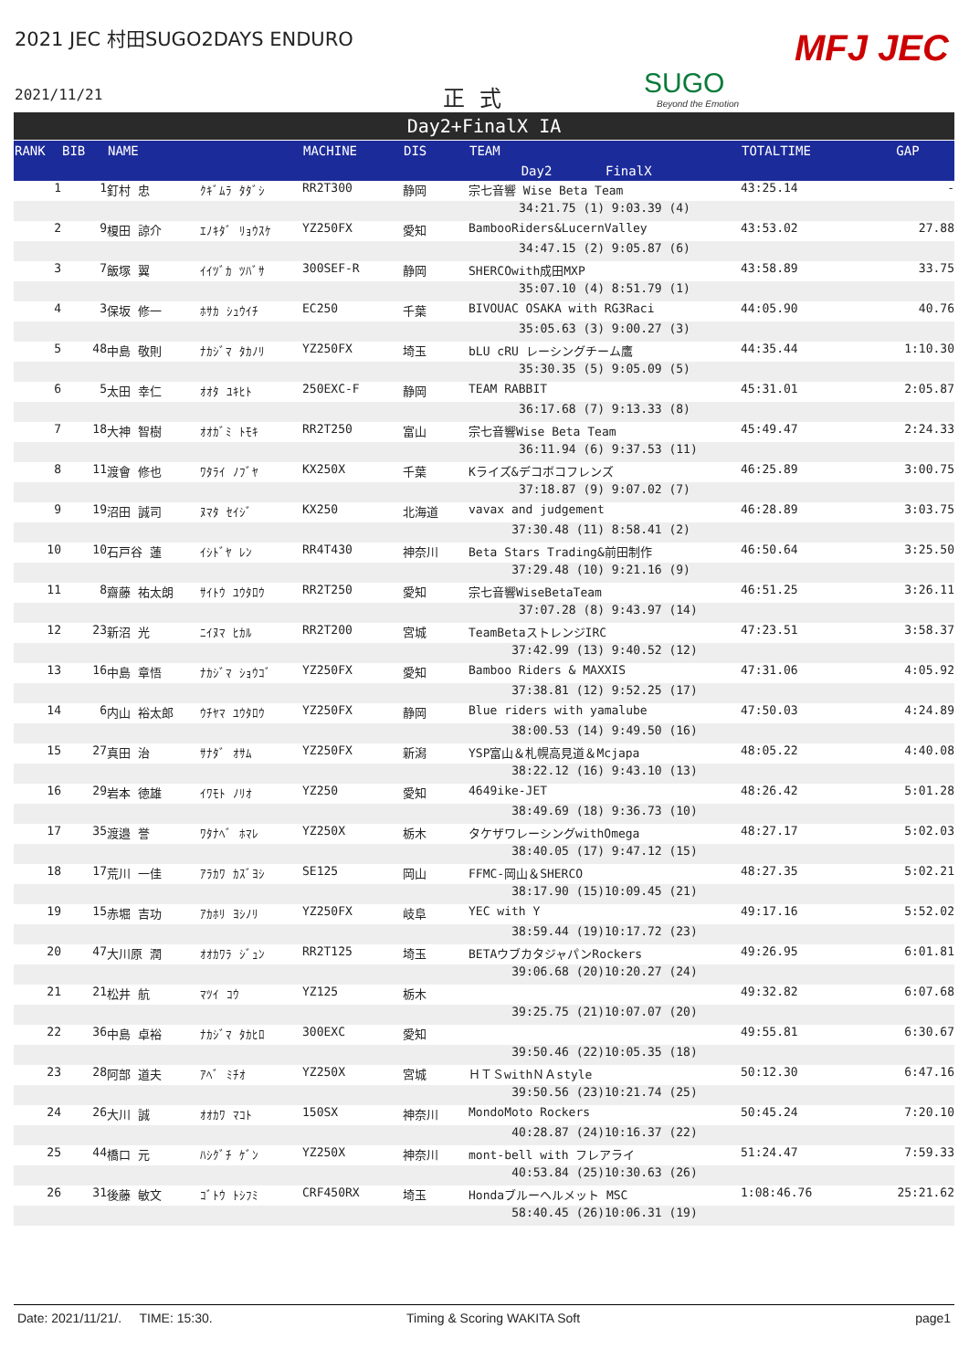2021 JEC 村田SUGO2DAYS ENDURO
2021/11/21 正式 SUGO
Beyond the Emotion
MFJ JEC
Day2+FinalX IA
| RANK | BIB | NAME | | MACHINE | DIS | TEAM | | TOTALTIME | GAP |
| --- | --- | --- | --- | --- | --- | --- | --- | --- | --- |
| | | | | | | Day2 | FinalX | | |
| 1 | 1 | 釘村 忠 | ｸｷﾞﾑﾗ ﾀﾀﾞｼ | RR2T300 | 静岡 | 宗七音響 Wise Beta Team | | 43:25.14 | - |
| | | | | | | 34:21.75 (1) | 9:03.39 (4) | | |
| 2 | 9 | 榎田 諒介 | ｴﾉｷﾀﾞ ﾘｮｳｽｹ | YZ250FX | 愛知 | BambooRiders&LucernValley | | 43:53.02 | 27.88 |
| | | | | | | 34:47.15 (2) | 9:05.87 (6) | | |
| 3 | 7 | 飯塚 翼 | ｲｲﾂﾞｶ ﾂﾊﾞｻ | 300SEF-R | 静岡 | SHERCOwith成田MXP | | 43:58.89 | 33.75 |
| | | | | | | 35:07.10 (4) | 8:51.79 (1) | | |
| 4 | 3 | 保坂 修一 | ﾎｻｶ ｼｭｳｲﾁ | EC250 | 千葉 | BIVOUAC OSAKA with RG3Raci | | 44:05.90 | 40.76 |
| | | | | | | 35:05.63 (3) | 9:00.27 (3) | | |
| 5 | 48 | 中島 敬則 | ﾅｶｼﾞﾏ ﾀｶﾉﾘ | YZ250FX | 埼玉 | bLU cRU レーシングチーム鷹 | | 44:35.44 | 1:10.30 |
| | | | | | | 35:30.35 (5) | 9:05.09 (5) | | |
| 6 | 5 | 太田 幸仁 | ｵｵﾀ ﾕｷﾋﾄ | 250EXC-F | 静岡 | TEAM RABBIT | | 45:31.01 | 2:05.87 |
| | | | | | | 36:17.68 (7) | 9:13.33 (8) | | |
| 7 | 18 | 大神 智樹 | ｵｵｶﾞﾐ ﾄﾓｷ | RR2T250 | 富山 | 宗七音響Wise Beta Team | | 45:49.47 | 2:24.33 |
| | | | | | | 36:11.94 (6) | 9:37.53 (11) | | |
| 8 | 11 | 渡會 修也 | ﾜﾀﾗｲ ﾉﾌﾞﾔ | KX250X | 千葉 | Kライズ&デコボコフレンズ | | 46:25.89 | 3:00.75 |
| | | | | | | 37:18.87 (9) | 9:07.02 (7) | | |
| 9 | 19 | 沼田 誠司 | ﾇﾏﾀ ｾｲｼﾞ | KX250 | 北海道 | vavax and judgement | | 46:28.89 | 3:03.75 |
| | | | | | | 37:30.48 (11) | 8:58.41 (2) | | |
| 10 | 10 | 石戸谷 蓮 | ｲｼﾄﾞﾔ ﾚﾝ | RR4T430 | 神奈川 | Beta Stars Trading&前田制作 | | 46:50.64 | 3:25.50 |
| | | | | | | 37:29.48 (10) | 9:21.16 (9) | | |
| 11 | 8 | 齋藤 祐太朗 | ｻｲﾄｳ ﾕｳﾀﾛｳ | RR2T250 | 愛知 | 宗七音響WiseBetaTeam | | 46:51.25 | 3:26.11 |
| | | | | | | 37:07.28 (8) | 9:43.97 (14) | | |
| 12 | 23 | 新沼 光 | ﾆｲﾇﾏ ﾋｶﾙ | RR2T200 | 宮城 | TeamBetaストレンジIRC | | 47:23.51 | 3:58.37 |
| | | | | | | 37:42.99 (13) | 9:40.52 (12) | | |
| 13 | 16 | 中島 章悟 | ﾅｶｼﾞﾏ ｼｮｳｺﾞ | YZ250FX | 愛知 | Bamboo Riders & MAXXIS | | 47:31.06 | 4:05.92 |
| | | | | | | 37:38.81 (12) | 9:52.25 (17) | | |
| 14 | 6 | 内山 裕太郎 | ｳﾁﾔﾏ ﾕｳﾀﾛｳ | YZ250FX | 静岡 | Blue riders with yamalube | | 47:50.03 | 4:24.89 |
| | | | | | | 38:00.53 (14) | 9:49.50 (16) | | |
| 15 | 27 | 真田 治 | ｻﾅﾀﾞ ｵｻﾑ | YZ250FX | 新潟 | YSP富山＆札幌高見道＆Mcjapa | | 48:05.22 | 4:40.08 |
| | | | | | | 38:22.12 (16) | 9:43.10 (13) | | |
| 16 | 29 | 岩本 徳雄 | ｲﾜﾓﾄ ﾉﾘｵ | YZ250 | 愛知 | 4649ike-JET | | 48:26.42 | 5:01.28 |
| | | | | | | 38:49.69 (18) | 9:36.73 (10) | | |
| 17 | 35 | 渡邉 誉 | ﾜﾀﾅﾍﾞ ﾎﾏﾚ | YZ250X | 栃木 | タケザワレーシングwithOmega | | 48:27.17 | 5:02.03 |
| | | | | | | 38:40.05 (17) | 9:47.12 (15) | | |
| 18 | 17 | 荒川 一佳 | ｱﾗｶﾜ ｶｽﾞﾖｼ | SE125 | 岡山 | FFMC-岡山＆SHERCO | | 48:27.35 | 5:02.21 |
| | | | | | | 38:17.90 (15) | 10:09.45 (21) | | |
| 19 | 15 | 赤堀 吉功 | ｱｶﾎﾘ ﾖｼﾉﾘ | YZ250FX | 岐阜 | YEC with Y | | 49:17.16 | 5:52.02 |
| | | | | | | 38:59.44 (19) | 10:17.72 (23) | | |
| 20 | 47 | 大川原 潤 | ｵｵｶﾜﾗ ｼﾞｭﾝ | RR2T125 | 埼玉 | BETAウブカタジャパンRockers | | 49:26.95 | 6:01.81 |
| | | | | | | 39:06.68 (20) | 10:20.27 (24) | | |
| 21 | 21 | 松井 航 | ﾏﾂｲ ｺｳ | YZ125 | 栃木 | | | 49:32.82 | 6:07.68 |
| | | | | | | 39:25.75 (21) | 10:07.07 (20) | | |
| 22 | 36 | 中島 卓裕 | ﾅｶｼﾞﾏ ﾀｶﾋﾛ | 300EXC | 愛知 | | | 49:55.81 | 6:30.67 |
| | | | | | | 39:50.46 (22) | 10:05.35 (18) | | |
| 23 | 28 | 阿部 道夫 | ｱﾍﾞ ﾐﾁｵ | YZ250X | 宮城 | ＨＴＳwithＮＡstyle | | 50:12.30 | 6:47.16 |
| | | | | | | 39:50.56 (23) | 10:21.74 (25) | | |
| 24 | 26 | 大川 誠 | ｵｵｶﾜ ﾏｺﾄ | 150SX | 神奈川 | MondoMoto Rockers | | 50:45.24 | 7:20.10 |
| | | | | | | 40:28.87 (24) | 10:16.37 (22) | | |
| 25 | 44 | 橋口 元 | ﾊｼｸﾞﾁ ｹﾞﾝ | YZ250X | 神奈川 | mont-bell with フレアライ | | 51:24.47 | 7:59.33 |
| | | | | | | 40:53.84 (25) | 10:30.63 (26) | | |
| 26 | 31 | 後藤 敏文 | ｺﾞﾄｳ ﾄｼﾌﾐ | CRF450RX | 埼玉 | Hondaブルーヘルメット MSC | | 1:08:46.76 | 25:21.62 |
| | | | | | | 58:40.45 (26) | 10:06.31 (19) | | |
Date: 2021/11/21/. TIME: 15:30. Timing & Scoring WAKITA Soft page1